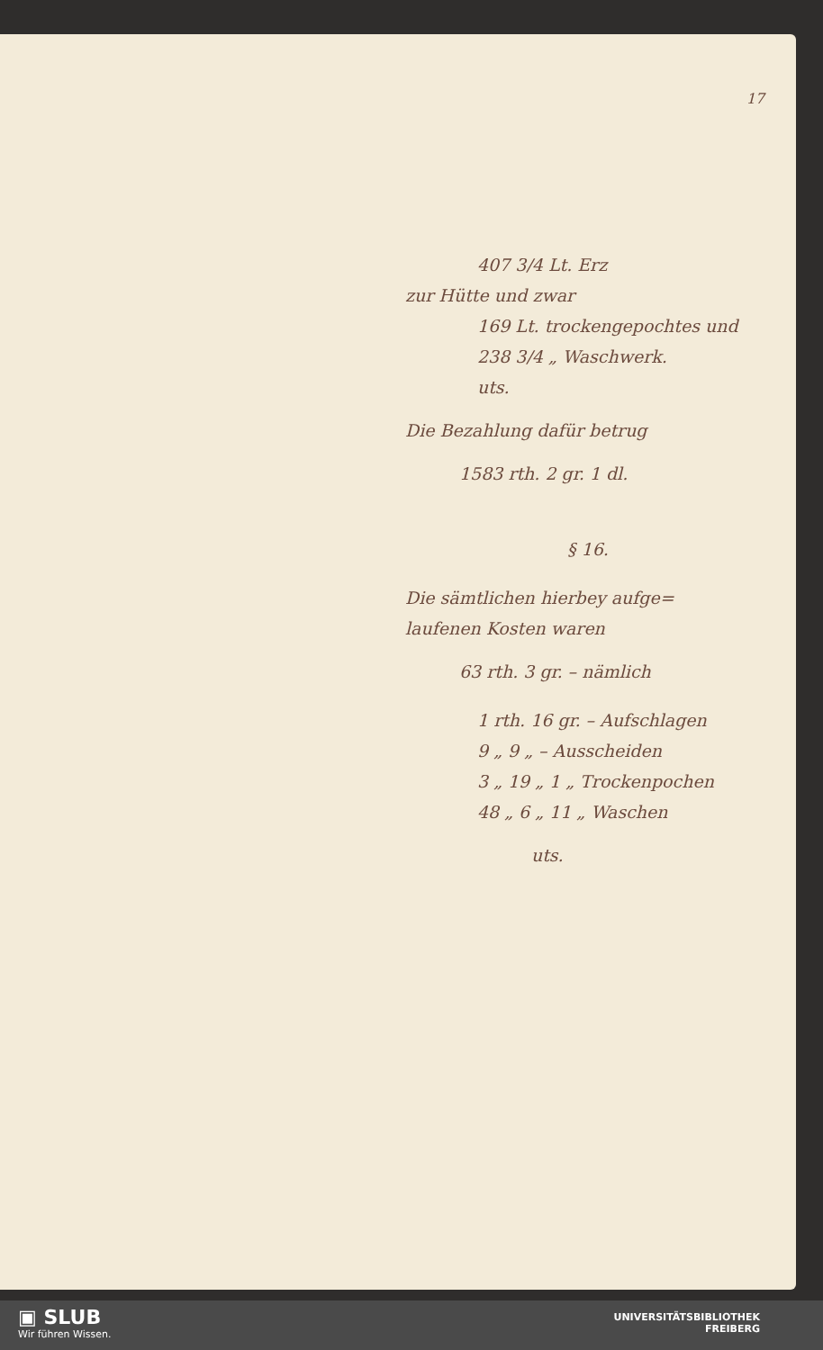17
407 3/4 Lt. Erz
zur Hütte und zwar
169 Lt. trockengepochtes und
238 3/4 „ Waschwerk.
uts.
Die Bezahlung dafür betrug
1583 rth. 2 gr. 1 dl.
§ 16.
Die sämtlichen hierbey aufge=
laufenen Kosten waren
63 rth. 3 gr. – nämlich
1 rth. 16 gr. – Aufschlagen
9 „ 9 „ – Ausscheiden
3 „ 19 „ 1 „ Trockenpochen
48 „ 6 „ 11 „ Waschen
uts.
▣ SLUB
Wir führen Wissen.
UNIVERSITÄTSBIBLIOTHEK
FREIBERG